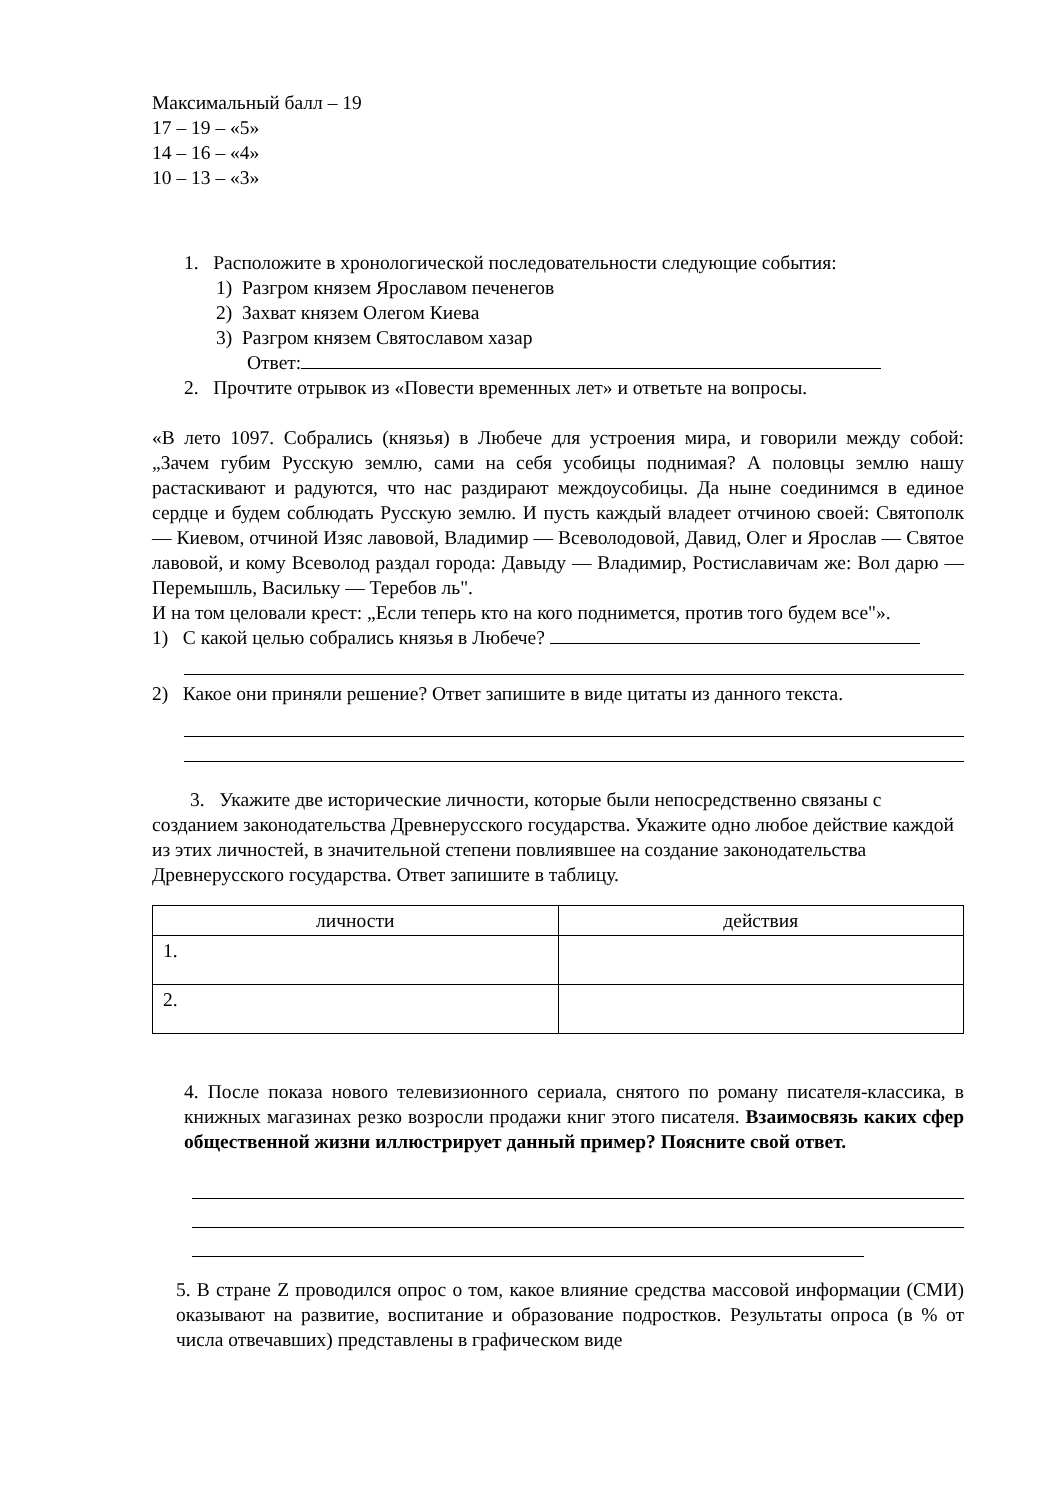Максимальный балл – 19
17 – 19 – «5»
14 – 16 – «4»
10 – 13 – «3»
1. Расположите в хронологической последовательности следующие события:
1) Разгром князем Ярославом печенегов
2) Захват князем Олегом Киева
3) Разгром князем Святославом хазар
Ответ:
2. Прочтите отрывок из «Повести временных лет» и ответьте на вопросы.
«В лето 1097. Собрались (князья) в Любече для устроения мира, и говорили между собой: „Зачем губим Русскую землю, сами на себя усобицы поднимая? А половцы землю нашу растаскивают и радуются, что нас раздирают междоусобицы. Да ныне соединимся в единое сердце и будем соблюдать Русскую землю. И пусть каждый владеет отчиною своей: Святополк — Киевом, отчиной Изяс лавовой, Владимир — Всеволодовой, Давид, Олег и Ярослав — Святое лавовой, и кому Всеволод раздал города: Давыду — Владимир, Ростиславичам же: Вол дарю — Перемышль, Васильку — Теребов ль".
И на том целовали крест: „Если теперь кто на кого поднимется, против того будем все"».
1) С какой целью собрались князья в Любече?
2) Какое они приняли решение? Ответ запишите в виде цитаты из данного текста.
3. Укажите две исторические личности, которые были непосредственно связаны с
созданием законодательства Древнерусского государства. Укажите одно любое действие каждой из этих личностей, в значительной степени повлиявшее на создание законодательства Древнерусского государства. Ответ запишите в таблицу.
| личности | действия |
| --- | --- |
| 1. | |
| 2. | |
4. После показа нового телевизионного сериала, снятого по роману писателя-классика, в книжных магазинах резко возросли продажи книг этого писателя. Взаимосвязь каких сфер общественной жизни иллюстрирует данный пример? Поясните свой ответ.
5. В стране Z проводился опрос о том, какое влияние средства массовой информации (СМИ) оказывают на развитие, воспитание и образование подростков. Результаты опроса (в % от числа отвечавших) представлены в графическом виде